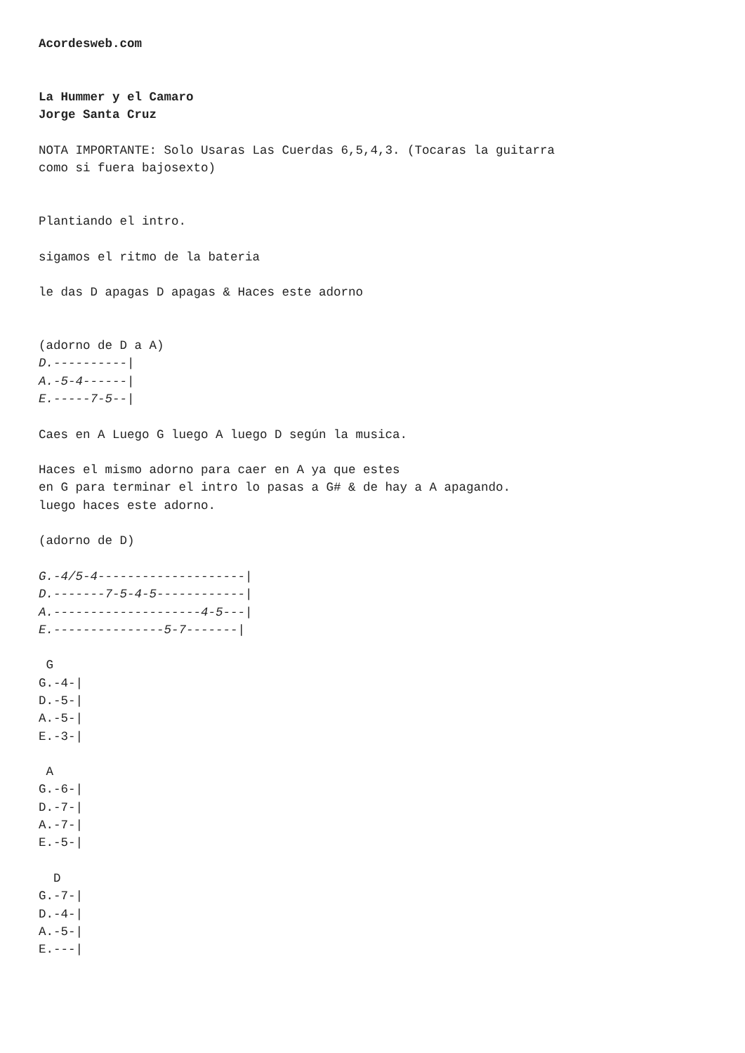Acordesweb.com


La Hummer y el Camaro
Jorge Santa Cruz

NOTA IMPORTANTE: Solo Usaras Las Cuerdas 6,5,4,3. (Tocaras la guitarra
como si fuera bajosexto)


Plantiando el intro.

sigamos el ritmo de la bateria

le das D apagas D apagas & Haces este adorno


(adorno de D a A)
D.----------|
A.-5-4------|
E.-----7-5--|

Caes en A Luego G luego A luego D según la musica.

Haces el mismo adorno para caer en A ya que estes
en G para terminar el intro lo pasas a G# & de hay a A apagando.
luego haces este adorno.

(adorno de D)

G.-4/5-4--------------------|
D.-------7-5-4-5------------|
A.--------------------4-5---|
E.---------------5-7-------|

 G
G.-4-|
D.-5-|
A.-5-|
E.-3-|

 A
G.-6-|
D.-7-|
A.-7-|
E.-5-|

  D
G.-7-|
D.-4-|
A.-5-|
E.---|